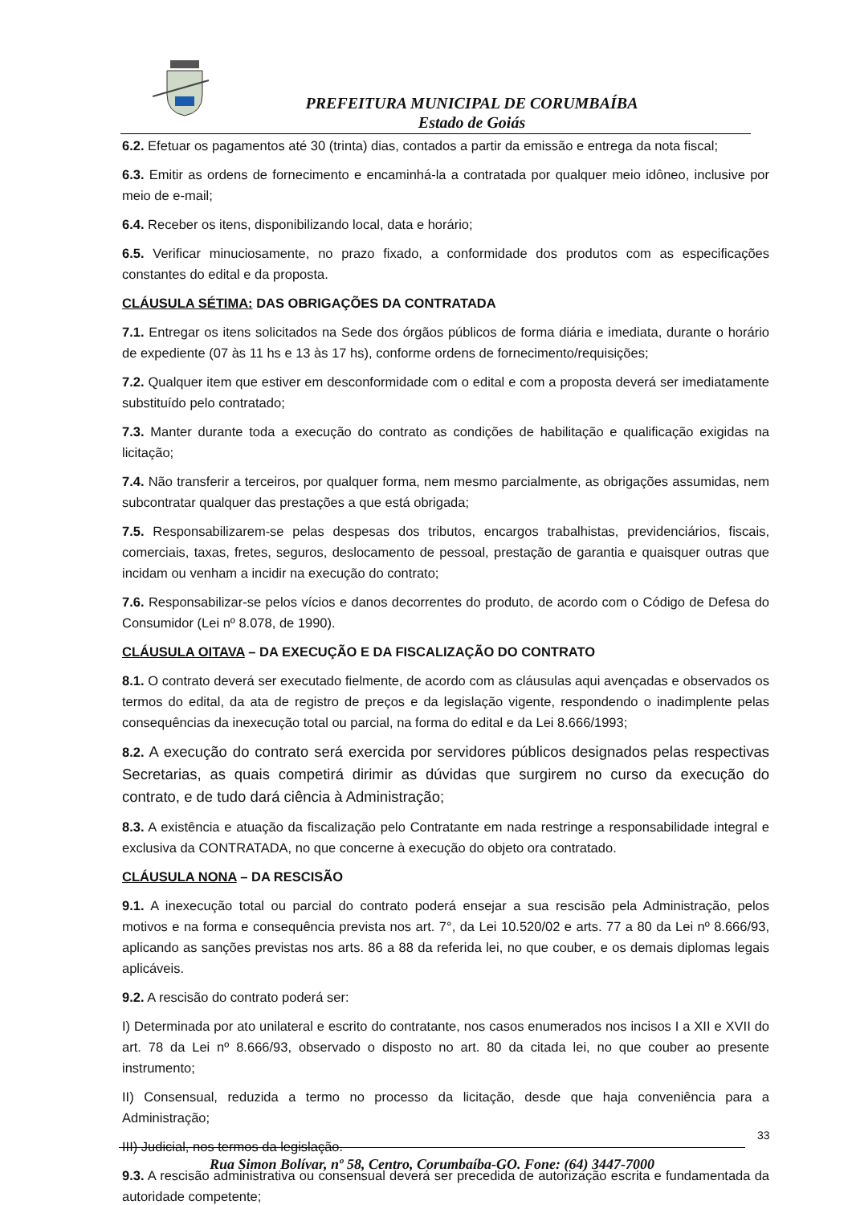PREFEITURA MUNICIPAL DE CORUMBAÍBA
Estado de Goiás
6.2. Efetuar os pagamentos até 30 (trinta) dias, contados a partir da emissão e entrega da nota fiscal;
6.3. Emitir as ordens de fornecimento e encaminhá-la a contratada por qualquer meio idôneo, inclusive por meio de e-mail;
6.4. Receber os itens, disponibilizando local, data e horário;
6.5. Verificar minuciosamente, no prazo fixado, a conformidade dos produtos com as especificações constantes do edital e da proposta.
CLÁUSULA SÉTIMA: DAS OBRIGAÇÕES DA CONTRATADA
7.1. Entregar os itens solicitados na Sede dos órgãos públicos de forma diária e imediata, durante o horário de expediente (07 às 11 hs e 13 às 17 hs), conforme ordens de fornecimento/requisições;
7.2. Qualquer item que estiver em desconformidade com o edital e com a proposta deverá ser imediatamente substituído pelo contratado;
7.3. Manter durante toda a execução do contrato as condições de habilitação e qualificação exigidas na licitação;
7.4. Não transferir a terceiros, por qualquer forma, nem mesmo parcialmente, as obrigações assumidas, nem subcontratar qualquer das prestações a que está obrigada;
7.5. Responsabilizarem-se pelas despesas dos tributos, encargos trabalhistas, previdenciários, fiscais, comerciais, taxas, fretes, seguros, deslocamento de pessoal, prestação de garantia e quaisquer outras que incidam ou venham a incidir na execução do contrato;
7.6. Responsabilizar-se pelos vícios e danos decorrentes do produto, de acordo com o Código de Defesa do Consumidor (Lei nº 8.078, de 1990).
CLÁUSULA OITAVA – DA EXECUÇÃO E DA FISCALIZAÇÃO DO CONTRATO
8.1. O contrato deverá ser executado fielmente, de acordo com as cláusulas aqui avençadas e observados os termos do edital, da ata de registro de preços e da legislação vigente, respondendo o inadimplente pelas consequências da inexecução total ou parcial, na forma do edital e da Lei 8.666/1993;
8.2. A execução do contrato será exercida por servidores públicos designados pelas respectivas Secretarias, as quais competirá dirimir as dúvidas que surgirem no curso da execução do contrato, e de tudo dará ciência à Administração;
8.3. A existência e atuação da fiscalização pelo Contratante em nada restringe a responsabilidade integral e exclusiva da CONTRATADA, no que concerne à execução do objeto ora contratado.
CLÁUSULA NONA – DA RESCISÃO
9.1. A inexecução total ou parcial do contrato poderá ensejar a sua rescisão pela Administração, pelos motivos e na forma e consequência prevista nos art. 7°, da Lei 10.520/02 e arts. 77 a 80 da Lei nº 8.666/93, aplicando as sanções previstas nos arts. 86 a 88 da referida lei, no que couber, e os demais diplomas legais aplicáveis.
9.2. A rescisão do contrato poderá ser:
I) Determinada por ato unilateral e escrito do contratante, nos casos enumerados nos incisos I a XII e XVII do art. 78 da Lei nº 8.666/93, observado o disposto no art. 80 da citada lei, no que couber ao presente instrumento;
II) Consensual, reduzida a termo no processo da licitação, desde que haja conveniência para a Administração;
III) Judicial, nos termos da legislação.
9.3. A rescisão administrativa ou consensual deverá ser precedida de autorização escrita e fundamentada da autoridade competente;
33
Rua Simon Bolívar, nº 58, Centro, Corumbaíba-GO. Fone: (64) 3447-7000